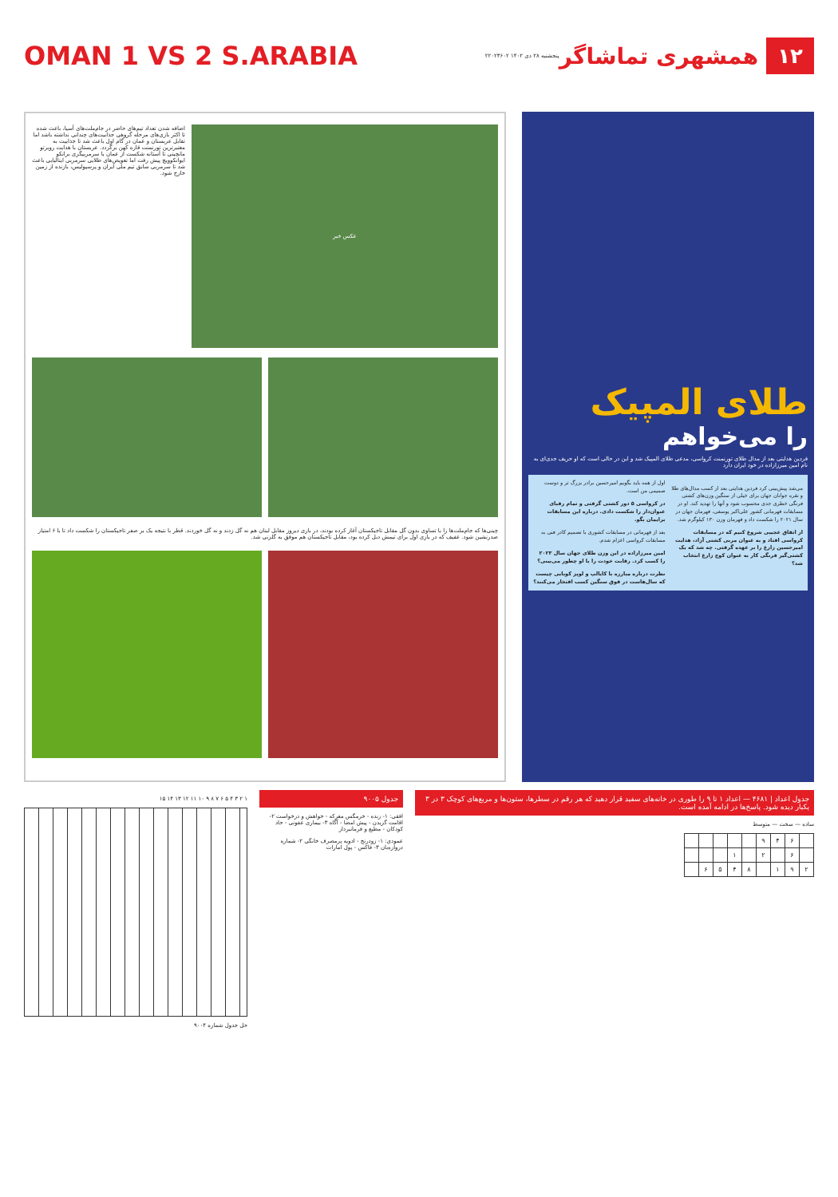۱۲
همشهری تماشاگر
پنجشنبه ۲۸ دی ۱۴۰۲ ۲۲۰۲۳۶۰۲
OMAN 1 VS 2 S.ARABIA
طلای المپیک
را می‌خواهم
فردین هدایتی بعد از مدال طلای تورنمنت کرواسی، مدعی طلای المپیک شد و این در حالی است که او حریف جدی‌ای به نام امین میرزازاده در خود ایران دارد
می‌شد پیش‌بینی کرد فردین هدایتی بعد از کسب مدال‌های طلا و نقره جوانان جهان برای خیلی از سنگین وزن‌های کشتی فرنگی خطری جدی محسوب شود و آنها را تهدید کند. او در مسابقات قهرمانی کشور علی‌اکبر یوسفی، قهرمان جهان در سال ۲۰۲۱ را شکست داد و قهرمان وزن ۱۳۰ کیلوگرم شد.
از اتفاق عجیبی شروع کنیم که در مسابقات کرواسی افتاد و به عنوان مربی کشتی آزاد، هدایت امیرحسین زارع را بر عهده گرفتی. چه شد که یک کشتی‌گیر فرنگی کار به عنوان کوچ زارع انتخاب شد؟
اول از همه باید بگویم امیرحسین برادر بزرگ تر و دوست صمیمی من است.
در کرواسی ۵ دور کشتی گرفتی و تمام رقبای عنوان‌دار را شکست دادی. درباره این مسابقات برایمان بگو.
بعد از قهرمانی در مسابقات کشوری با تصمیم کادر فنی به مسابقات کرواسی اعزام شدم.
امین میرزازاده در این وزن طلای جهان سال ۲۰۲۳ را کسب کرد. رقابت خودت را با او چطور می‌بینی؟
نظرت درباره مبارزه با کایالپ و لوپز کوبایی چیست که سال‌هاست در فوق سنگین کسب افتخار می‌کنند؟
عکس خبر
اضافه شدن تعداد تیم‌های حاضر در جام‌ملت‌های آسیا، باعث شده تا اکثر بازی‌های مرحله گروهی جذابیت‌های چندانی نداشته باشد اما تقابل عربستان و عمان در گام اول باعث شد تا جذابیت به معتبرترین تورنمنت قاره کهن برگردد. عربستان با هدایت روبرتو مانچینی تا آستانه شکست از عمان با سرمربیگری برانکو ایوانکوویچ پیش رفت اما تعویض‌های طلایی سرمربی ایتالیایی باعث شد تا سرمربی سابق تیم ملی ایران و پرسپولیس، بازنده از زمین خارج شود.
چینی‌ها که جام‌ملت‌ها را با تساوی بدون گل مقابل تاجیکستان آغاز کرده بودند، در بازی دیروز مقابل لبنان هم نه گل زدند و نه گل خوردند. قطر با نتیجه یک بر صفر تاجیکستان را شکست داد تا با ۶ امتیاز صدرنشین شود. عفیف که در بازی اول برای تیمش دبل کرده بود، مقابل تاجیکستان هم موفق به گلزنی شد.
جدول اعداد | ۴۶۸۱ — اعداد ۱ تا ۹ را طوری در خانه‌های سفید قرار دهید که هر رقم در سطرها، ستون‌ها و مربع‌های کوچک ۳ در ۳ یکبار دیده شود. پاسخ‌ها در ادامه آمده است.
ساده — سخت — متوسط
| | ۶ | ۴ | ۹ | | | | | |
| | ۶ | | ۲ | | ۱ | | | |
| ۲ | ۹ | ۱ | | ۸ | ۴ | ۵ | ۶ | |
جدول ۹۰۰۵
افقی: ۱- زنده - خرمگس معرکه - خواهش و درخواست ۲- اقامت گزیدن - پیش امضا - آگاه ۳- بیماری عفونی - حاد کودکان - مطیع و فرمانبردار
عمودی: ۱- زودرنج - ادویه پرمصرف خانگی ۲- شماره دروازه‌بان ۳- فاکس - پول امارات
۱ ۲ ۳ ۴ ۵ ۶ ۷ ۸ ۹ ۱۰ ۱۱ ۱۲ ۱۳ ۱۴ ۱۵
حل جدول شماره ۹۰۰۴